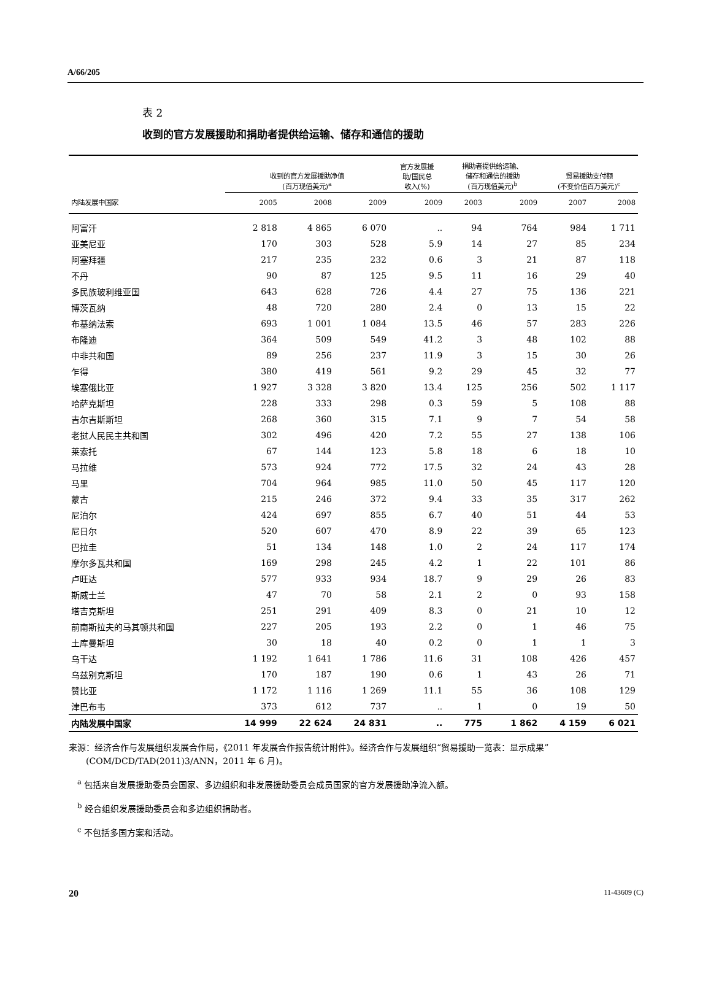A/66/205
表 2
收到的官方发展援助和捐助者提供给运输、储存和通信的援助
| | 收到的官方发展援助净值 (百万现值美元)<sup>a</sup> | | | 官方发展援 助/国民总 收入(%) | 捐助者提供给运输、 储存和通信的援助 (百万现值美元)<sup>b</sup> | | 贸易援助支付额 (不变价值百万美元)<sup>c</sup> | |
| --- | --- | --- | --- | --- | --- | --- | --- | --- |
| 内陆发展中国家 | 2005 | 2008 | 2009 | 2009 | 2003 | 2009 | 2007 | 2008 |
| 阿富汗 | 2 818 | 4 865 | 6 070 | .. | 94 | 764 | 984 | 1 711 |
| 亚美尼亚 | 170 | 303 | 528 | 5.9 | 14 | 27 | 85 | 234 |
| 阿塞拜疆 | 217 | 235 | 232 | 0.6 | 3 | 21 | 87 | 118 |
| 不丹 | 90 | 87 | 125 | 9.5 | 11 | 16 | 29 | 40 |
| 多民族玻利维亚国 | 643 | 628 | 726 | 4.4 | 27 | 75 | 136 | 221 |
| 博茨瓦纳 | 48 | 720 | 280 | 2.4 | 0 | 13 | 15 | 22 |
| 布基纳法索 | 693 | 1 001 | 1 084 | 13.5 | 46 | 57 | 283 | 226 |
| 布隆迪 | 364 | 509 | 549 | 41.2 | 3 | 48 | 102 | 88 |
| 中非共和国 | 89 | 256 | 237 | 11.9 | 3 | 15 | 30 | 26 |
| 乍得 | 380 | 419 | 561 | 9.2 | 29 | 45 | 32 | 77 |
| 埃塞俄比亚 | 1 927 | 3 328 | 3 820 | 13.4 | 125 | 256 | 502 | 1 117 |
| 哈萨克斯坦 | 228 | 333 | 298 | 0.3 | 59 | 5 | 108 | 88 |
| 吉尔吉斯斯坦 | 268 | 360 | 315 | 7.1 | 9 | 7 | 54 | 58 |
| 老挝人民民主共和国 | 302 | 496 | 420 | 7.2 | 55 | 27 | 138 | 106 |
| 莱索托 | 67 | 144 | 123 | 5.8 | 18 | 6 | 18 | 10 |
| 马拉维 | 573 | 924 | 772 | 17.5 | 32 | 24 | 43 | 28 |
| 马里 | 704 | 964 | 985 | 11.0 | 50 | 45 | 117 | 120 |
| 蒙古 | 215 | 246 | 372 | 9.4 | 33 | 35 | 317 | 262 |
| 尼泊尔 | 424 | 697 | 855 | 6.7 | 40 | 51 | 44 | 53 |
| 尼日尔 | 520 | 607 | 470 | 8.9 | 22 | 39 | 65 | 123 |
| 巴拉圭 | 51 | 134 | 148 | 1.0 | 2 | 24 | 117 | 174 |
| 摩尔多瓦共和国 | 169 | 298 | 245 | 4.2 | 1 | 22 | 101 | 86 |
| 卢旺达 | 577 | 933 | 934 | 18.7 | 9 | 29 | 26 | 83 |
| 斯威士兰 | 47 | 70 | 58 | 2.1 | 2 | 0 | 93 | 158 |
| 塔吉克斯坦 | 251 | 291 | 409 | 8.3 | 0 | 21 | 10 | 12 |
| 前南斯拉夫的马其顿共和国 | 227 | 205 | 193 | 2.2 | 0 | 1 | 46 | 75 |
| 土库曼斯坦 | 30 | 18 | 40 | 0.2 | 0 | 1 | 1 | 3 |
| 乌干达 | 1 192 | 1 641 | 1 786 | 11.6 | 31 | 108 | 426 | 457 |
| 乌兹别克斯坦 | 170 | 187 | 190 | 0.6 | 1 | 43 | 26 | 71 |
| 赞比亚 | 1 172 | 1 116 | 1 269 | 11.1 | 55 | 36 | 108 | 129 |
| 津巴布韦 | 373 | 612 | 737 | .. | 1 | 0 | 19 | 50 |
| 内陆发展中国家 | 14 999 | 22 624 | 24 831 | .. | 775 | 1 862 | 4 159 | 6 021 |
来源：经济合作与发展组织发展合作局，《2011 年发展合作报告统计附件》。经济合作与发展组织“贸易援助一览表：显示成果”(COM/DCD/TAD(2011)3/ANN，2011 年 6 月)。
<sup>a</sup> 包括来自发展援助委员会国家、多边组织和非发展援助委员会成员国家的官方发展援助净流入额。
<sup>b</sup> 经合组织发展援助委员会和多边组织捐助者。
<sup>c</sup> 不包括多国方案和活动。
20 11-43609 (C)